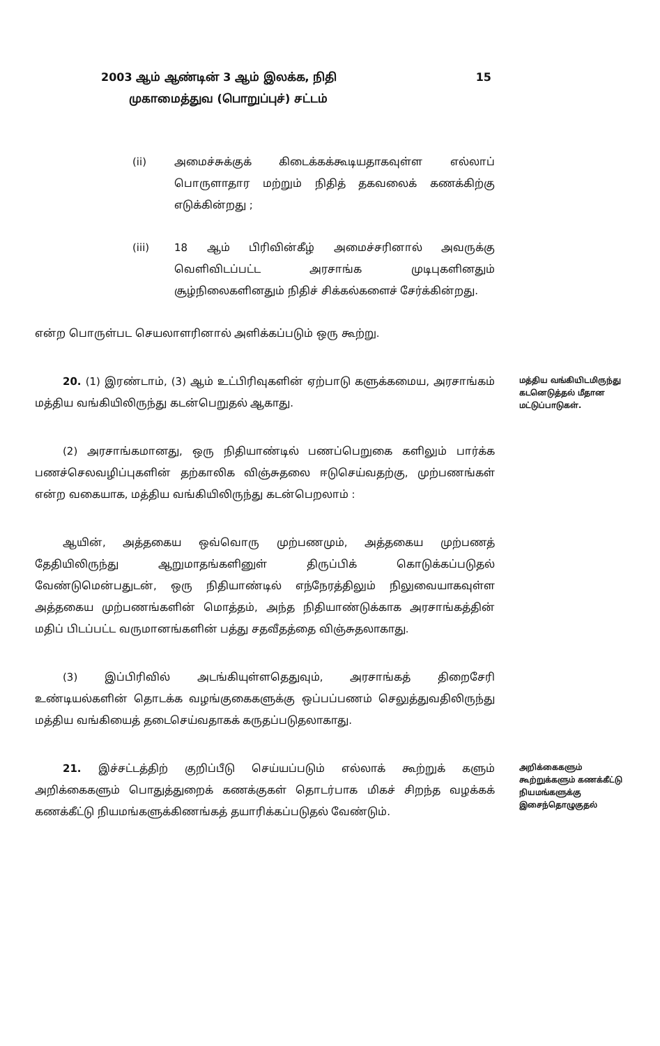2003 ஆம் ஆண்டின் 3 ஆம் இலக்க, நிதி 15
முகாமைத்துவ (பொறுப்புச்) சட்டம்
(ii) அமைச்சுக்குக் கிடைக்கக்கூடியதாகவுள்ள எல்லாப் பொருளாதார மற்றும் நிதித் தகவலைக் கணக்கிற்கு எடுக்கின்றது ;
(iii) 18 ஆம் பிரிவின்கீழ் அமைச்சரினால் அவருக்கு வெளிவிடப்பட்ட அரசாங்க முடிபுகளினதும் சூழ்நிலைகளினதும் நிதிச் சிக்கல்களைச் சேர்க்கின்றது.
என்ற பொருள்பட செயலாளரினால் அளிக்கப்படும் ஒரு கூற்று.
20. (1) இரண்டாம், (3) ஆம் உட்பிரிவுகளின் ஏற்பாடு களுக்கமைய, அரசாங்கம் மத்திய வங்கியிலிருந்து கடன்பெறுதல் ஆகாது.
மத்திய வங்கியிடமிருந்து கடனெடுத்தல் மீதான மட்டுப்பாடுகள்.
(2) அரசாங்கமானது, ஒரு நிதியாண்டில் பணப்பெறுகை களிலும் பார்க்க பணச்செலவழிப்புகளின் தற்காலிக விஞ்சுதலை ஈடுசெய்வதற்கு, முற்பணங்கள் என்ற வகையாக, மத்திய வங்கியிலிருந்து கடன்பெறலாம் :
ஆயின், அத்தகைய ஒவ்வொரு முற்பணமும், அத்தகைய முற்பணத் தேதியிலிருந்து ஆறுமாதங்களினுள் திருப்பிக் கொடுக்கப்படுதல் வேண்டுமென்பதுடன், ஒரு நிதியாண்டில் எந்நேரத்திலும் நிலுவையாகவுள்ள அத்தகைய முற்பணங்களின் மொத்தம், அந்த நிதியாண்டுக்காக அரசாங்கத்தின் மதிப் பிடப்பட்ட வருமானங்களின் பத்து சதவீதத்தை விஞ்சுதலாகாது.
(3) இப்பிரிவில் அடங்கியுள்ளதெதுவும், அரசாங்கத் திறைசேரி உண்டியல்களின் தொடக்க வழங்குகைகளுக்கு ஒப்பப்பணம் செலுத்துவதிலிருந்து மத்திய வங்கியைத் தடைசெய்வதாகக் கருதப்படுதலாகாது.
21. இச்சட்டத்திற் குறிப்பீடு செய்யப்படும் எல்லாக் கூற்றுக் களும் அறிக்கைகளும் பொதுத்துறைக் கணக்குகள் தொடர்பாக மிகச் சிறந்த வழக்கக் கணக்கீட்டு நியமங்களுக்கிணங்கத் தயாரிக்கப்படுதல் வேண்டும்.
அறிக்கைகளும் கூற்றுக்களும் கணக்கீட்டு நியமங்களுக்கு இசைந்தொழுகுதல்